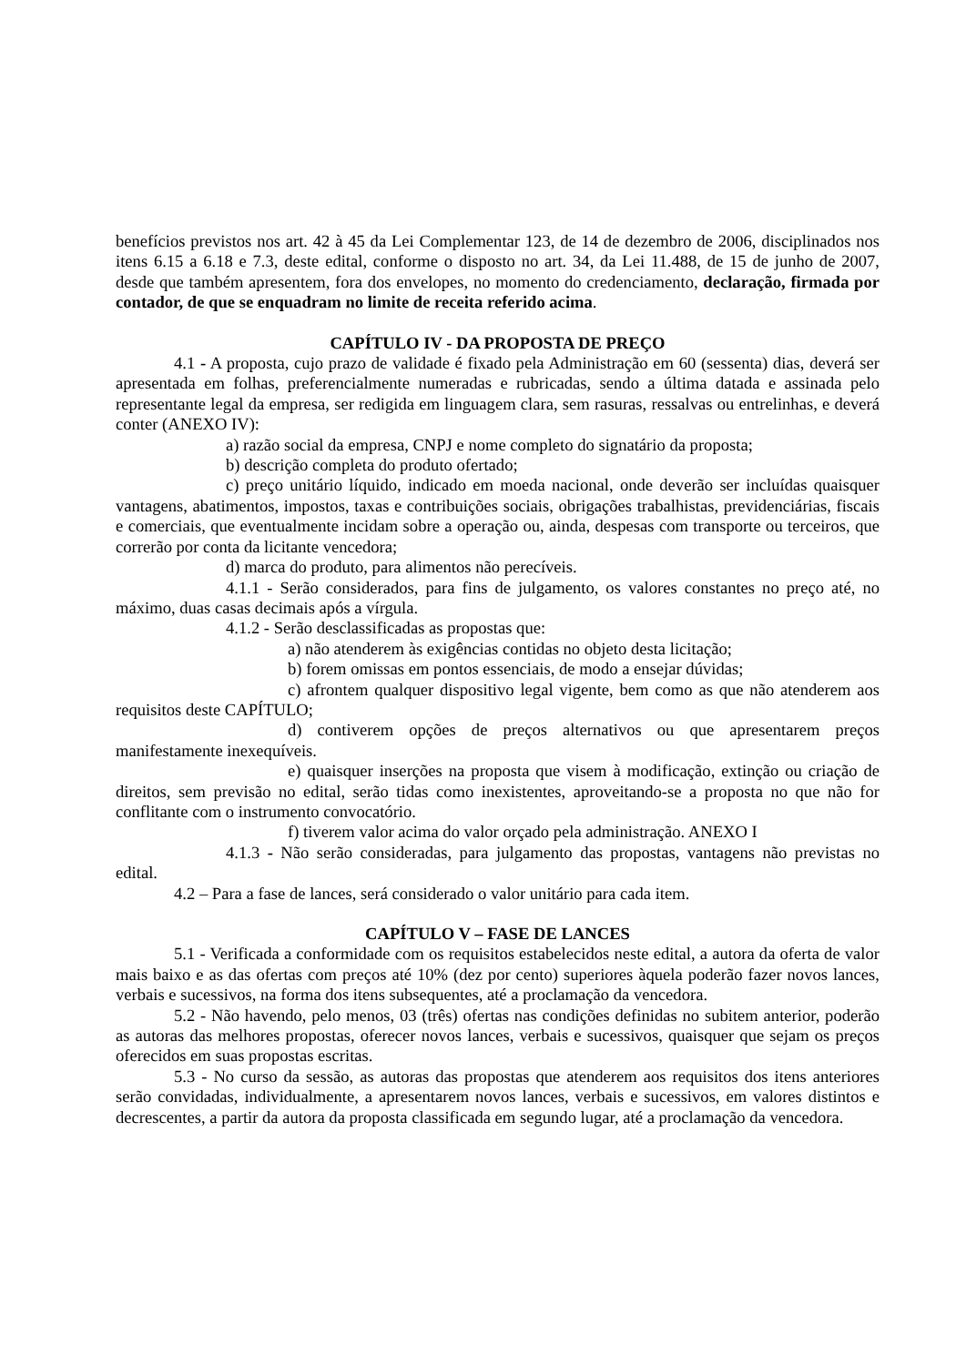benefícios previstos nos art. 42 à 45 da Lei Complementar 123, de 14 de dezembro de 2006, disciplinados nos itens 6.15 a 6.18 e 7.3, deste edital, conforme o disposto no art. 34, da Lei 11.488, de 15 de junho de 2007, desde que também apresentem, fora dos envelopes, no momento do credenciamento, declaração, firmada por contador, de que se enquadram no limite de receita referido acima.
CAPÍTULO IV - DA PROPOSTA DE PREÇO
4.1 - A proposta, cujo prazo de validade é fixado pela Administração em 60 (sessenta) dias, deverá ser apresentada em folhas, preferencialmente numeradas e rubricadas, sendo a última datada e assinada pelo representante legal da empresa, ser redigida em linguagem clara, sem rasuras, ressalvas ou entrelinhas, e deverá conter (ANEXO IV):
a) razão social da empresa, CNPJ e nome completo do signatário da proposta;
b) descrição completa do produto ofertado;
c) preço unitário líquido, indicado em moeda nacional, onde deverão ser incluídas quaisquer vantagens, abatimentos, impostos, taxas e contribuições sociais, obrigações trabalhistas, previdenciárias, fiscais e comerciais, que eventualmente incidam sobre a operação ou, ainda, despesas com transporte ou terceiros, que correrão por conta da licitante vencedora;
d) marca do produto, para alimentos não perecíveis.
4.1.1 - Serão considerados, para fins de julgamento, os valores constantes no preço até, no máximo, duas casas decimais após a vírgula.
4.1.2 - Serão desclassificadas as propostas que:
a) não atenderem às exigências contidas no objeto desta licitação;
b) forem omissas em pontos essenciais, de modo a ensejar dúvidas;
c) afrontem qualquer dispositivo legal vigente, bem como as que não atenderem aos requisitos deste CAPÍTULO;
d) contiverem opções de preços alternativos ou que apresentarem preços manifestamente inexequíveis.
e) quaisquer inserções na proposta que visem à modificação, extinção ou criação de direitos, sem previsão no edital, serão tidas como inexistentes, aproveitando-se a proposta no que não for conflitante com o instrumento convocatório.
f) tiverem valor acima do valor orçado pela administração. ANEXO I
4.1.3 - Não serão consideradas, para julgamento das propostas, vantagens não previstas no edital.
4.2 – Para a fase de lances, será considerado o valor unitário para cada item.
CAPÍTULO V – FASE DE LANCES
5.1 - Verificada a conformidade com os requisitos estabelecidos neste edital, a autora da oferta de valor mais baixo e as das ofertas com preços até 10% (dez por cento) superiores àquela poderão fazer novos lances, verbais e sucessivos, na forma dos itens subsequentes, até a proclamação da vencedora.
5.2 - Não havendo, pelo menos, 03 (três) ofertas nas condições definidas no subitem anterior, poderão as autoras das melhores propostas, oferecer novos lances, verbais e sucessivos, quaisquer que sejam os preços oferecidos em suas propostas escritas.
5.3 - No curso da sessão, as autoras das propostas que atenderem aos requisitos dos itens anteriores serão convidadas, individualmente, a apresentarem novos lances, verbais e sucessivos, em valores distintos e decrescentes, a partir da autora da proposta classificada em segundo lugar, até a proclamação da vencedora.